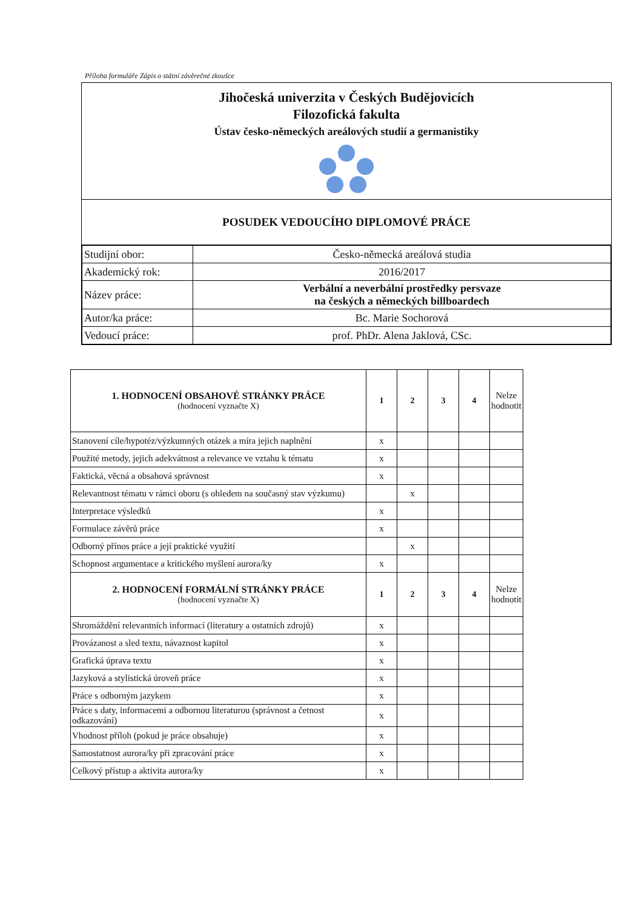Příloha formuláře Zápis o státní závěrečné zkoušce
Jihočeská univerzita v Českých Budějovicích
Filozofická fakulta
Ústav česko-německých areálových studií a germanistiky
POSUDEK VEDOUCÍHO DIPLOMOVÉ PRÁCE
| Studijní obor: | Česko-německá areálová studia |
| Akademický rok: | 2016/2017 |
| Název práce: | Verbální a neverbální prostředky persvaze na českých a německých billboardech |
| Autor/ka práce: | Bc. Marie Sochorová |
| Vedoucí práce: | prof. PhDr. Alena Jaklová, CSc. |
| 1. HODNOCENÍ OBSAHOVÉ STRÁNKY PRÁCE (hodnocení vyznačte X) | 1 | 2 | 3 | 4 | Nelze hodnotit |
| Stanovení cíle/hypotéz/výzkumných otázek a míra jejich naplnění | x | | | | |
| Použité metody, jejich adekvátnost a relevance ve vztahu k tématu | x | | | | |
| Faktická, věcná a obsahová správnost | x | | | | |
| Relevantnost tématu v rámci oboru (s ohledem na současný stav výzkumu) | | x | | | |
| Interpretace výsledků | x | | | | |
| Formulace závěrů práce | x | | | | |
| Odborný přínos práce a její praktické využití | | x | | | |
| Schopnost argumentace a kritického myšlení aurora/ky | x | | | | |
| 2. HODNOCENÍ FORMÁLNÍ STRÁNKY PRÁCE (hodnocení vyznačte X) | 1 | 2 | 3 | 4 | Nelze hodnotit |
| Shromáždění relevantních informací (literatury a ostatních zdrojů) | x | | | | |
| Provázanost a sled textu, návaznost kapitol | x | | | | |
| Grafická úprava textu | x | | | | |
| Jazyková a stylistická úroveň práce | x | | | | |
| Práce s odborným jazykem | x | | | | |
| Práce s daty, informacemi a odbornou literaturou (správnost a četnost odkazování) | x | | | | |
| Vhodnost příloh (pokud je práce obsahuje) | x | | | | |
| Samostatnost aurora/ky při zpracování práce | x | | | | |
| Celkový přístup a aktivita aurora/ky | x | | | | |